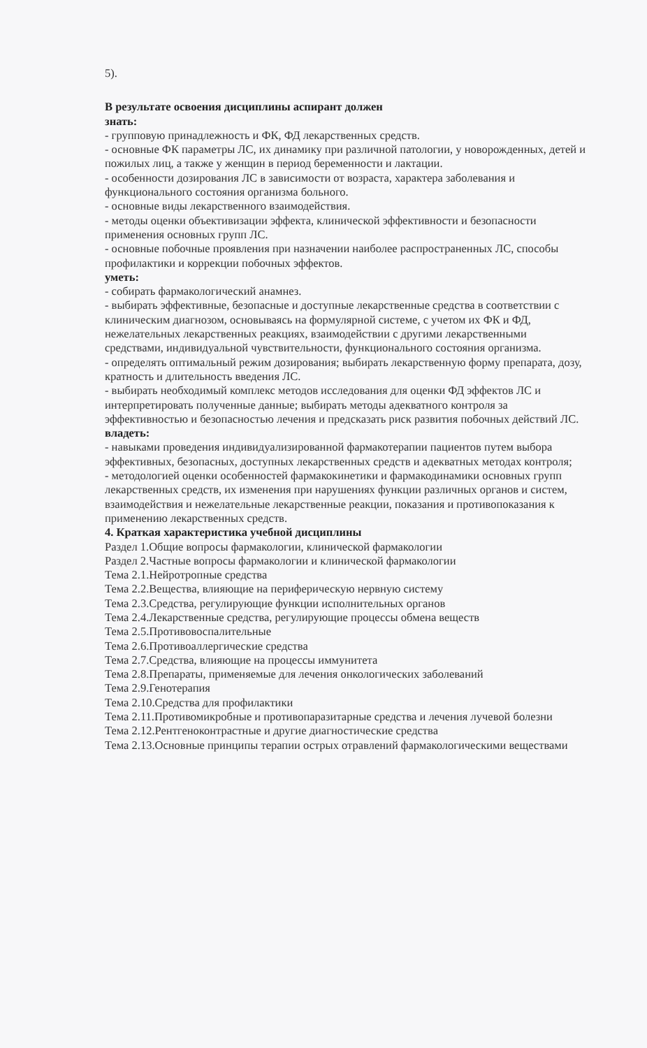5).
В результате освоения дисциплины аспирант должен
знать:
- групповую принадлежность и ФК, ФД лекарственных средств.
- основные ФК параметры ЛС, их динамику при различной патологии, у новорожденных, детей и пожилых лиц, а также у женщин в период беременности и лактации.
- особенности дозирования ЛС в зависимости от возраста, характера заболевания и функционального состояния организма больного.
- основные виды лекарственного взаимодействия.
- методы оценки объективизации эффекта, клинической эффективности и безопасности применения основных групп ЛС.
- основные побочные проявления при назначении наиболее распространенных ЛС, способы профилактики и коррекции побочных эффектов.
уметь:
- собирать фармакологический анамнез.
- выбирать эффективные, безопасные и доступные лекарственные средства в соответствии с клиническим диагнозом, основываясь на формулярной системе, с учетом их ФК и ФД, нежелательных лекарственных реакциях, взаимодействии с другими лекарственными средствами, индивидуальной чувствительности, функционального состояния организма.
- определять оптимальный режим дозирования; выбирать лекарственную форму препарата, дозу, кратность и длительность введения ЛС.
- выбирать необходимый комплекс методов исследования для оценки ФД эффектов ЛС и интерпретировать полученные данные; выбирать методы адекватного контроля за эффективностью и безопасностью лечения и предсказать риск развития побочных действий ЛС.
владеть:
- навыками проведения индивидуализированной фармакотерапии пациентов путем выбора эффективных, безопасных, доступных лекарственных средств и адекватных методах контроля;
- методологией оценки особенностей фармакокинетики и фармакодинамики основных групп лекарственных средств, их изменения при нарушениях функции различных органов и систем, взаимодействия и нежелательные лекарственные реакции, показания и противопоказания к применению лекарственных средств.
4. Краткая характеристика учебной дисциплины
Раздел 1.Общие вопросы фармакологии, клинической фармакологии
Раздел 2.Частные вопросы фармакологии и клинической фармакологии
Тема 2.1.Нейротропные средства
Тема 2.2.Вещества, влияющие на периферическую нервную систему
Тема 2.3.Средства, регулирующие функции исполнительных органов
Тема 2.4.Лекарственные средства, регулирующие процессы обмена веществ
Тема 2.5.Противовоспалительные
Тема 2.6.Противоаллергические средства
Тема 2.7.Средства, влияющие на процессы иммунитета
Тема 2.8.Препараты, применяемые для лечения онкологических заболеваний
Тема 2.9.Генотерапия
Тема 2.10.Средства для профилактики
Тема 2.11.Противомикробные и противопаразитарные средства и лечения лучевой болезни
Тема 2.12.Рентгеноконтрастные и другие диагностические средства
Тема 2.13.Основные принципы терапии острых отравлений фармакологическими веществами